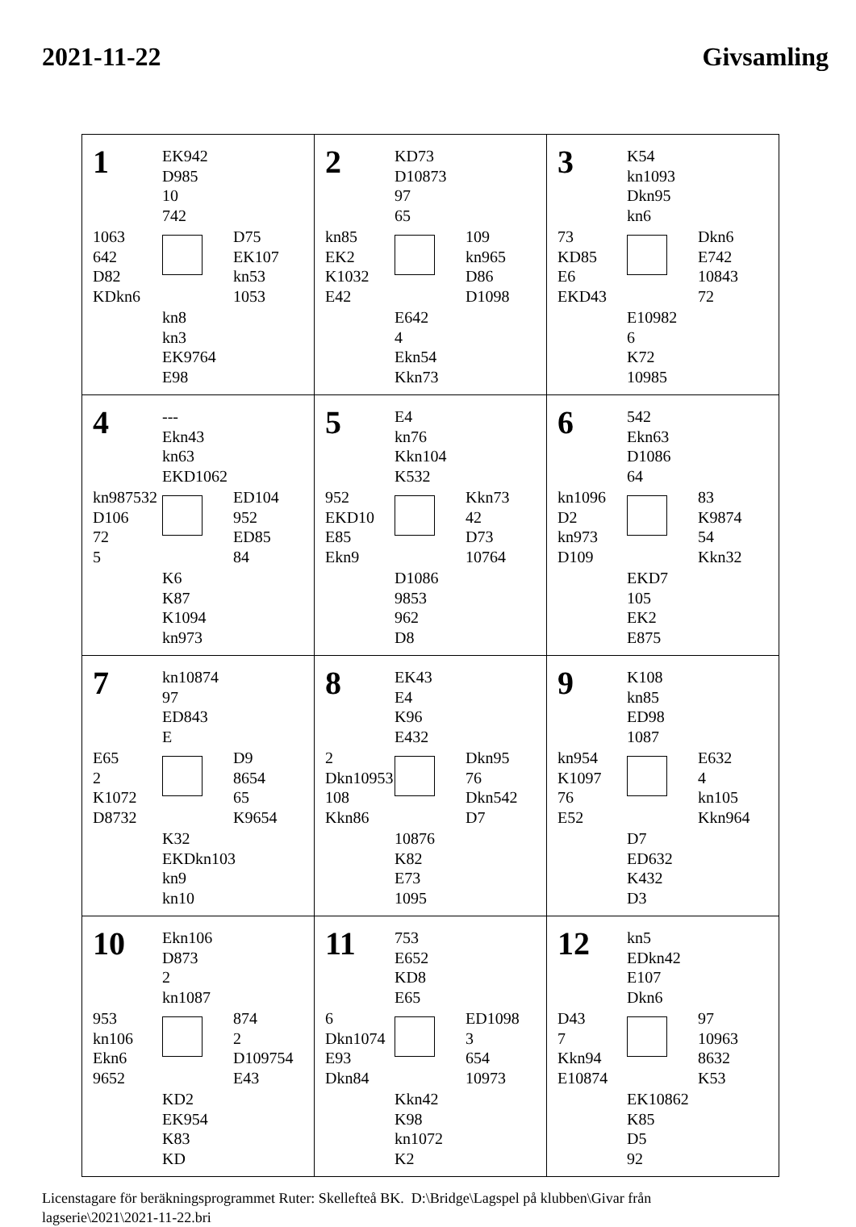2021-11-22 Givsamling
| 1 EK942 D985 10 742 1063 642 D82 KDkn6 D75 EK107 kn53 1053 kn8 kn3 EK9764 E98 | 2 KD73 D10873 97 65 kn85 EK2 K1032 E42 109 kn965 D86 D1098 E642 4 Ekn54 Kkn73 | 3 K54 kn1093 Dkn95 kn6 73 KD85 E6 EKD43 Dkn6 E742 10843 72 E10982 6 K72 10985 |
| 4 --- Ekn43 kn63 EKD1062 kn987532 D106 72 5 ED104 952 ED85 84 K6 K87 K1094 kn973 | 5 E4 kn76 Kkn104 K532 952 EKD10 E85 Ekn9 Kkn73 42 D73 10764 D1086 9853 962 D8 | 6 542 Ekn63 D1086 64 kn1096 D2 kn973 D109 83 K9874 54 Kkn32 EKD7 105 EK2 E875 |
| 7 kn10874 97 ED843 E E65 2 K1072 D8732 D9 8654 65 K9654 K32 EKDkn103 kn9 kn10 | 8 EK43 E4 K96 E432 2 Dkn10953 108 Kkn86 Dkn95 76 Dkn542 D7 10876 K82 E73 1095 | 9 K108 kn85 ED98 1087 kn954 K1097 76 E52 E632 4 kn105 Kkn964 D7 ED632 K432 D3 |
| 10 Ekn106 D873 2 kn1087 953 kn106 Ekn6 9652 874 2 D109754 E43 KD2 EK954 K83 KD | 11 753 E652 KD8 E65 6 Dkn1074 E93 Dkn84 ED1098 3 654 10973 Kkn42 K98 kn1072 K2 | 12 kn5 EDkn42 E107 Dkn6 D43 7 Kkn94 E10874 97 10963 8632 K53 EK10862 K85 D5 92 |
Licenstagare för beräkningsprogrammet Ruter: Skellefteå BK. D:\Bridge\Lagspel på klubben\Givar från
lagserie\2021\2021-11-22.bri